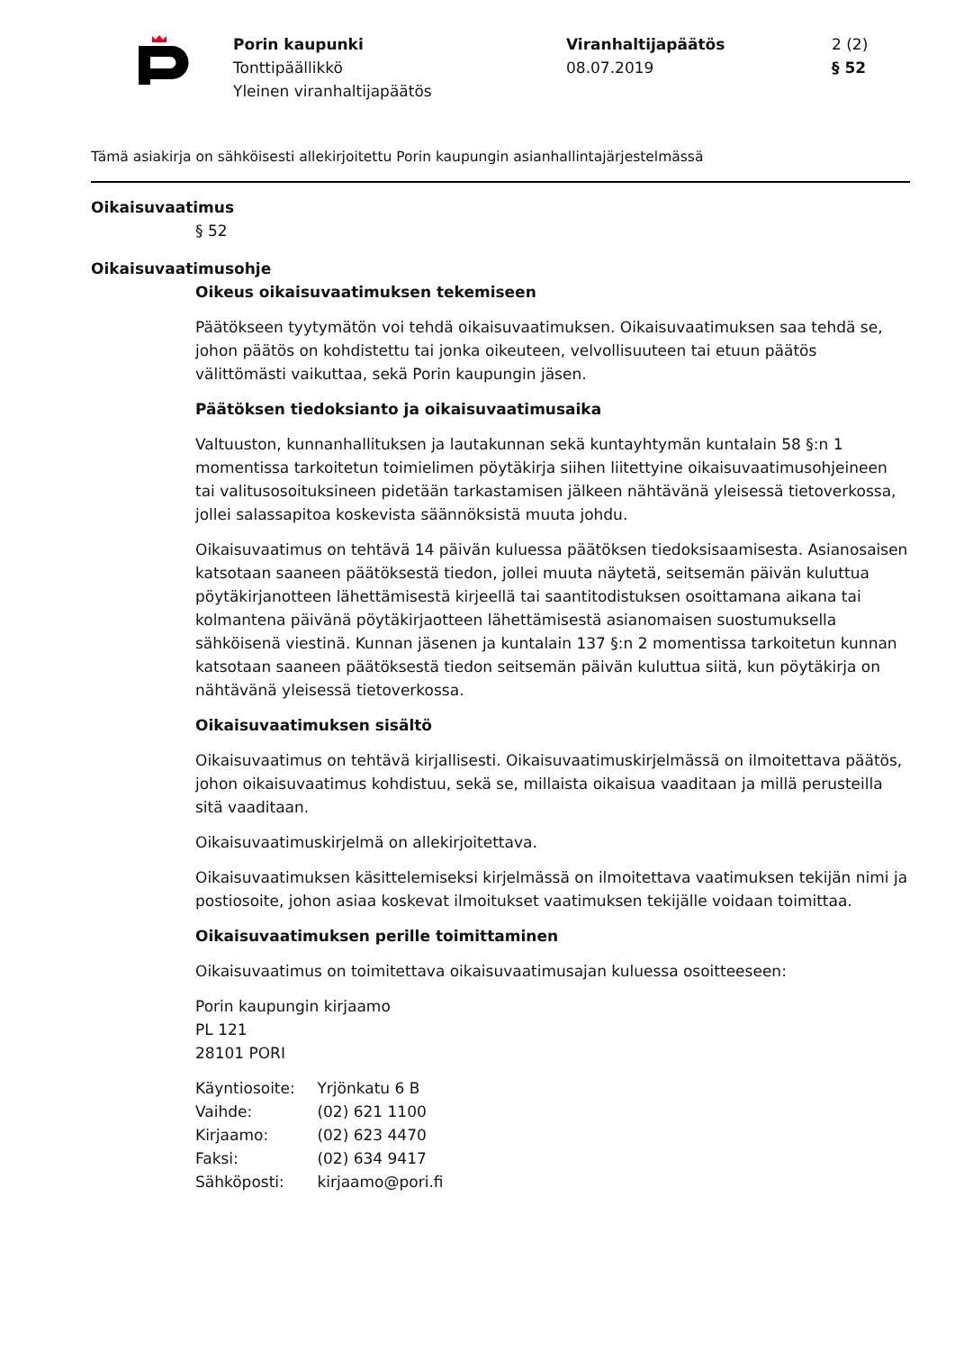Porin kaupunki
Tonttipäällikkö
Yleinen viranhaltijapäätös
Viranhaltijapäätös
08.07.2019
2 (2)
§ 52
Tämä asiakirja on sähköisesti allekirjoitettu Porin kaupungin asianhallintajärjestelmässä
Oikaisuvaatimus
§ 52
Oikaisuvaatimusohje
Oikeus oikaisuvaatimuksen tekemiseen
Päätökseen tyytymätön voi tehdä oikaisuvaatimuksen. Oikaisuvaatimuksen saa tehdä se, johon päätös on kohdistettu tai jonka oikeuteen, velvollisuuteen tai etuun päätös välittömästi vaikuttaa, sekä Porin kaupungin jäsen.
Päätöksen tiedoksianto ja oikaisuvaatimusaika
Valtuuston, kunnanhallituksen ja lautakunnan sekä kuntayhtymän kuntalain 58 §:n 1 momentissa tarkoitetun toimielimen pöytäkirja siihen liitettyine oikaisuvaatimusohjeineen tai valitusosoituksineen pidetään tarkastamisen jälkeen nähtävänä yleisessä tietoverkossa, jollei salassapitoa koskevista säännöksistä muuta johdu.
Oikaisuvaatimus on tehtävä 14 päivän kuluessa päätöksen tiedoksisaamisesta. Asianosaisen katsotaan saaneen päätöksestä tiedon, jollei muuta näytetä, seitsemän päivän kuluttua pöytäkirjanotteen lähettämisestä kirjeellä tai saantitodistuksen osoittamana aikana tai kolmantena päivänä pöytäkirjaotteen lähettämisestä asianomaisen suostumuksella sähköisenä viestinä. Kunnan jäsenen ja kuntalain 137 §:n 2 momentissa tarkoitetun kunnan katsotaan saaneen päätöksestä tiedon seitsemän päivän kuluttua siitä, kun pöytäkirja on nähtävänä yleisessä tietoverkossa.
Oikaisuvaatimuksen sisältö
Oikaisuvaatimus on tehtävä kirjallisesti. Oikaisuvaatimuskirjelmässä on ilmoitettava päätös, johon oikaisuvaatimus kohdistuu, sekä se, millaista oikaisua vaaditaan ja millä perusteilla sitä vaaditaan.
Oikaisuvaatimuskirjelmä on allekirjoitettava.
Oikaisuvaatimuksen käsittelemiseksi kirjelmässä on ilmoitettava vaatimuksen tekijän nimi ja postiosoite, johon asiaa koskevat ilmoitukset vaatimuksen tekijälle voidaan toimittaa.
Oikaisuvaatimuksen perille toimittaminen
Oikaisuvaatimus on toimitettava oikaisuvaatimusajan kuluessa osoitteeseen:
Porin kaupungin kirjaamo
PL 121
28101 PORI
Käyntiosoite: Yrjönkatu 6 B
Vaihde: (02) 621 1100
Kirjaamo: (02) 623 4470
Faksi: (02) 634 9417
Sähköposti: kirjaamo@pori.fi